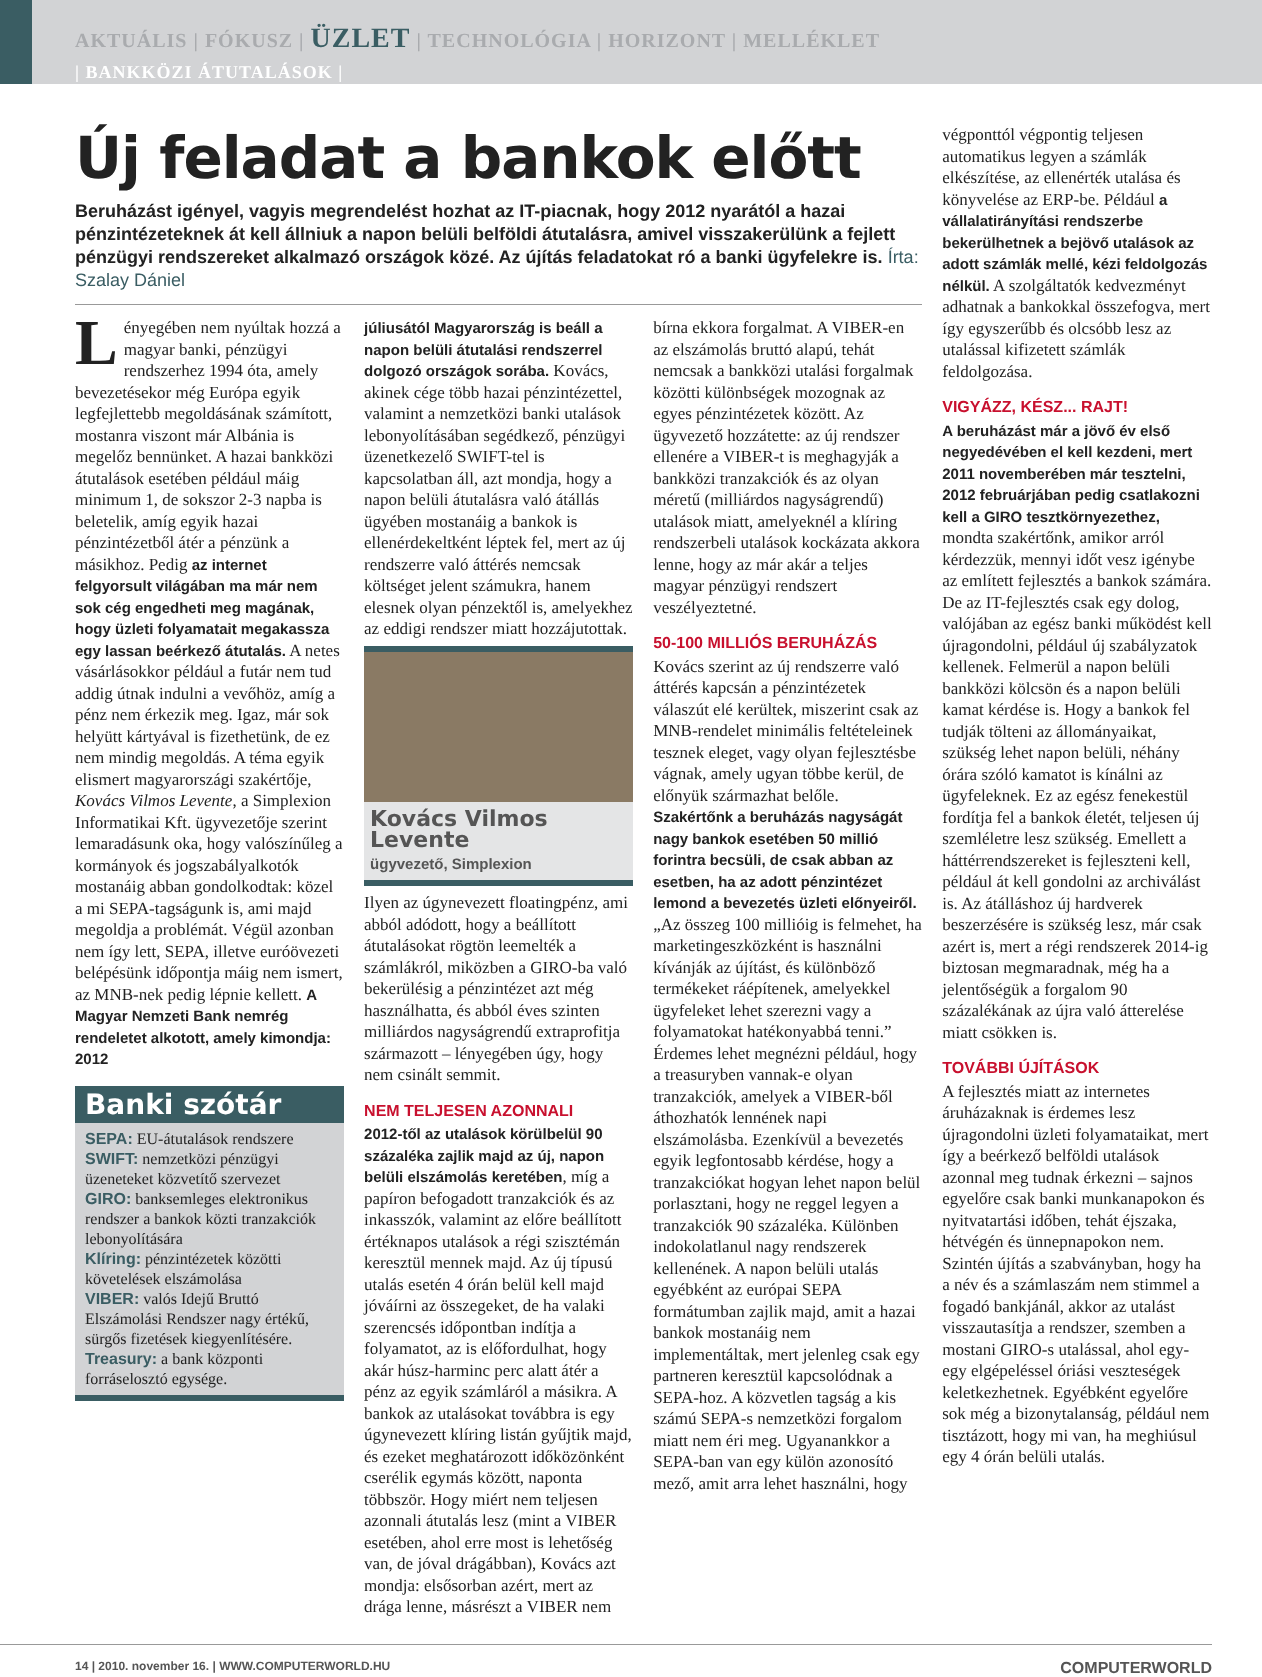AKTUÁLIS | FÓKUSZ | ÜZLET | TECHNOLÓGIA | HORIZONT | MELLÉKLET
| BANKKÖZI ÁTUTALÁSOK |
Új feladat a bankok előtt
Beruházást igényel, vagyis megrendelést hozhat az IT-piacnak, hogy 2012 nyarától a hazai pénzintézeteknek át kell állniuk a napon belüli belföldi átutalásra, amivel visszakerülünk a fejlett pénzügyi rendszereket alkalmazó országok közé. Az újítás feladatokat ró a banki ügyfelekre is. Írta: Szalay Dániel
Lényegében nem nyúltak hozzá a magyar banki, pénzügyi rendszerhez 1994 óta, amely bevezetésekor még Európa egyik legfejlettebb megoldásának számított, mostanra viszont már Albánia is megelőz bennünket. A hazai bankközi átutalások esetében például máig minimum 1, de sokszor 2-3 napba is beletelik, amíg egyik hazai pénzintézetből átér a pénzünk a másikhoz. Pedig az internet felgyorsult világában ma már nem sok cég engedheti meg magának, hogy üzleti folyamatait megakassza egy lassan beérkező átutalás. A netes vásárlásokkor például a futár nem tud addig útnak indulni a vevőhöz, amíg a pénz nem érkezik meg. Igaz, már sok helyütt kártyával is fizethetünk, de ez nem mindig megoldás. A téma egyik elismert magyarországi szakértője, Kovács Vilmos Levente, a Simplexion Informatikai Kft. ügyvezetője szerint lemaradásunk oka, hogy valószínűleg a kormányok és jogszabályalkotók mostanáig abban gondolkodtak: közel a mi SEPA-tagságunk is, ami majd megoldja a problémát. Végül azonban nem így lett, SEPA, illetve euróövezeti belépésünk időpontja máig nem ismert, az MNB-nek pedig lépnie kellett. A Magyar Nemzeti Bank nemrég rendeletet alkotott, amely kimondja: 2012
Banki szótár
SEPA: EU-átutalások rendszere
SWIFT: nemzetközi pénzügyi üzeneteket közvetítő szervezet
GIRO: banksemleges elektronikus rendszer a bankok közti tranzakciók lebonyolítására
Klíring: pénzintézetek közötti követelések elszámolása
VIBER: valós Idejű Bruttó Elszámolási Rendszer nagy értékű, sürgős fizetések kiegyenlítésére.
Treasury: a bank központi forráselosztó egysége.
júliusától Magyarország is beáll a napon belüli átutalási rendszerrel dolgozó országok sorába. Kovács, akinek cége több hazai pénzintézettel, valamint a nemzetközi banki utalások lebonyolításában segédkező, pénzügyi üzenetkezelő SWIFT-tel is kapcsolatban áll, azt mondja, hogy a napon belüli átutalásra való átállás ügyében mostanáig a bankok is ellenérdekeltként léptek fel, mert az új rendszerre való áttérés nemcsak költséget jelent számukra, hanem elesnek olyan pénzektől is, amelyekhez az eddigi rendszer miatt hozzájutottak.
Kovács Vilmos Levente
ügyvezető, Simplexion
Ilyen az úgynevezett floatingpénz, ami abból adódott, hogy a beállított átutalásokat rögtön leemelték a számlákról, miközben a GIRO-ba való bekerülésig a pénzintézet azt még használhatta, és abból éves szinten milliárdos nagyságrendű extraprofitja származott – lényegében úgy, hogy nem csinált semmit.
NEM TELJESEN AZONNALI
2012-től az utalások körülbelül 90 százaléka zajlik majd az új, napon belüli elszámolás keretében, míg a papíron befogadott tranzakciók és az inkasszók, valamint az előre beállított értéknapos utalások a régi szisztémán keresztül mennek majd. Az új típusú utalás esetén 4 órán belül kell majd jóváírni az összegeket, de ha valaki szerencsés időpontban indítja a folyamatot, az is előfordulhat, hogy akár húsz-harminc perc alatt átér a pénz az egyik számláról a másikra. A bankok az utalásokat továbbra is egy úgynevezett klíring listán gyűjtik majd, és ezeket meghatározott időközönként cserélik egymás között, naponta többször. Hogy miért nem teljesen azonnali átutalás lesz (mint a VIBER esetében, ahol erre most is lehetőség van, de jóval drágábban), Kovács azt mondja: elsősorban azért, mert az drága lenne, másrészt a VIBER nem
bírna ekkora forgalmat. A VIBER-en az elszámolás bruttó alapú, tehát nemcsak a bankközi utalási forgalmak közötti különbségek mozognak az egyes pénzintézetek között. Az ügyvezető hozzátette: az új rendszer ellenére a VIBER-t is meghagyják a bankközi tranzakciók és az olyan méretű (milliárdos nagyságrendű) utalások miatt, amelyeknél a klíring rendszerbeli utalások kockázata akkora lenne, hogy az már akár a teljes magyar pénzügyi rendszert veszélyeztetné.
50-100 MILLIÓS BERUHÁZÁS
Kovács szerint az új rendszerre való áttérés kapcsán a pénzintézetek válaszút elé kerültek, miszerint csak az MNB-rendelet minimális feltételeinek tesznek eleget, vagy olyan fejlesztésbe vágnak, amely ugyan többe kerül, de előnyük származhat belőle. Szakértőnk a beruházás nagyságát nagy bankok esetében 50 millió forintra becsüli, de csak abban az esetben, ha az adott pénzintézet lemond a bevezetés üzleti előnyeiről. „Az összeg 100 millióig is felmehet, ha marketingeszközként is használni kívánják az újítást, és különböző termékeket ráépítenek, amelyekkel ügyfeleket lehet szerezni vagy a folyamatokat hatékonyabbá tenni.” Érdemes lehet megnézni például, hogy a treasuryben vannak-e olyan tranzakciók, amelyek a VIBER-ből áthozhatók lennének napi elszámolásba. Ezenkívül a bevezetés egyik legfontosabb kérdése, hogy a tranzakciókat hogyan lehet napon belül porlasztani, hogy ne reggel legyen a tranzakciók 90 százaléka. Különben indokolatlanul nagy rendszerek kellenének. A napon belüli utalás egyébként az európai SEPA formátumban zajlik majd, amit a hazai bankok mostanáig nem implementáltak, mert jelenleg csak egy partneren keresztül kapcsolódnak a SEPA-hoz. A közvetlen tagság a kis számú SEPA-s nemzetközi forgalom miatt nem éri meg. Ugyanankkor a SEPA-ban van egy külön azonosító mező, amit arra lehet használni, hogy
végponttól végpontig teljesen automatikus legyen a számlák elkészítése, az ellenérték utalása és könyvelése az ERP-be. Például a vállalatirányítási rendszerbe bekerülhetnek a bejövő utalások az adott számlák mellé, kézi feldolgozás nélkül. A szolgáltatók kedvezményt adhatnak a bankokkal összefogva, mert így egyszerűbb és olcsóbb lesz az utalással kifizetett számlák feldolgozása.
VIGYÁZZ, KÉSZ... RAJT!
A beruházást már a jövő év első negyedévében el kell kezdeni, mert 2011 novemberében már tesztelni, 2012 februárjában pedig csatlakozni kell a GIRO tesztkörnyezethez, mondta szakértőnk, amikor arról kérdezzük, mennyi időt vesz igénybe az említett fejlesztés a bankok számára. De az IT-fejlesztés csak egy dolog, valójában az egész banki működést kell újragondolni, például új szabályzatok kellenek. Felmerül a napon belüli bankközi kölcsön és a napon belüli kamat kérdése is. Hogy a bankok fel tudják tölteni az állományaikat, szükség lehet napon belüli, néhány órára szóló kamatot is kínálni az ügyfeleknek. Ez az egész fenekestül fordítja fel a bankok életét, teljesen új szemléletre lesz szükség. Emellett a háttérrendszereket is fejleszteni kell, például át kell gondolni az archiválást is. Az átálláshoz új hardverek beszerzésére is szükség lesz, már csak azért is, mert a régi rendszerek 2014-ig biztosan megmaradnak, még ha a jelentőségük a forgalom 90 százalékának az újra való átterelése miatt csökken is.
TOVÁBBI ÚJÍTÁSOK
A fejlesztés miatt az internetes áruházaknak is érdemes lesz újragondolni üzleti folyamataikat, mert így a beérkező belföldi utalások azonnal meg tudnak érkezni – sajnos egyelőre csak banki munkanapokon és nyitvatartási időben, tehát éjszaka, hétvégén és ünnepnapokon nem. Szintén újítás a szabványban, hogy ha a név és a számlaszám nem stimmel a fogadó bankjánál, akkor az utalást visszautasítja a rendszer, szemben a mostani GIRO-s utalással, ahol egy-egy elgépeléssel óriási veszteségek keletkezhetnek. Egyébként egyelőre sok még a bizonytalanság, például nem tisztázott, hogy mi van, ha meghiúsul egy 4 órán belüli utalás.
14 | 2010. november 16. | WWW.COMPUTERWORLD.HU COMPUTERWORLD